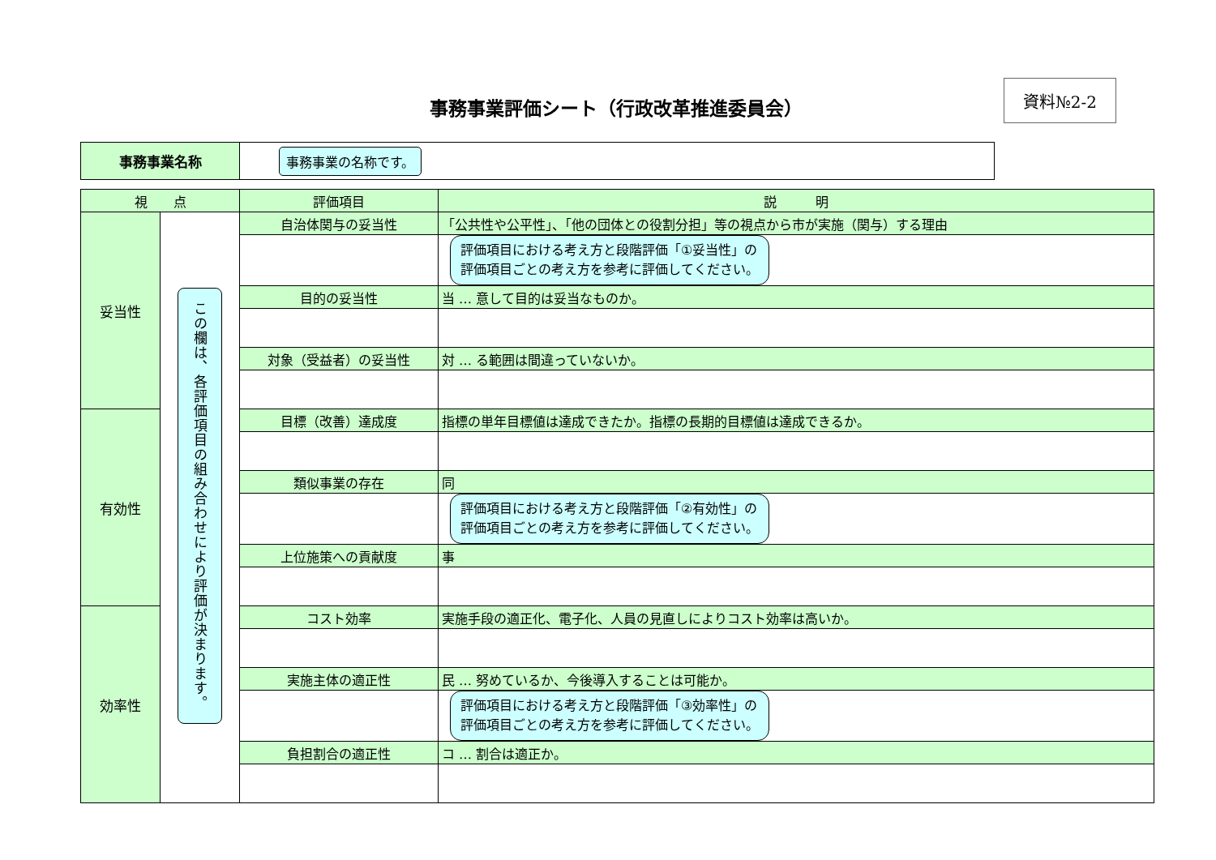事務事業評価シート（行政改革推進委員会）
資料№2-2
| 事務事業名称 | 事務事業の名称です。 |
| 視 点 | | 評価項目 | 説 明 |
| --- | --- | --- | --- |
| 妥当性 | この欄は、各評価項目の組み合わせにより評価が決まります。 | 自治体関与の妥当性 | 「公共性や公平性」、「他の団体との役割分担」等の視点から市が実施（関与）する理由 |
| | | | 評価項目における考え方と段階評価「①妥当性」の 評価項目ごとの考え方を参考に評価してください。 |
| | | 目的の妥当性 | 当 … 意して目的は妥当なものか。 |
| | | 対象（受益者）の妥当性 | 対 … る範囲は間違っていないか。 |
| 有効性 | | 目標（改善）達成度 | 指標の単年目標値は達成できたか。指標の長期的目標値は達成できるか。 |
| | | 類似事業の存在 | 同 |
| | | | 評価項目における考え方と段階評価「②有効性」の 評価項目ごとの考え方を参考に評価してください。 |
| | | 上位施策への貢献度 | 事 |
| 効率性 | | コスト効率 | 実施手段の適正化、電子化、人員の見直しによりコスト効率は高いか。 |
| | | 実施主体の適正性 | 民 … 努めているか、今後導入することは可能か。 |
| | | | 評価項目における考え方と段階評価「③効率性」の 評価項目ごとの考え方を参考に評価してください。 |
| | | 負担割合の適正性 | コ … 割合は適正か。 |